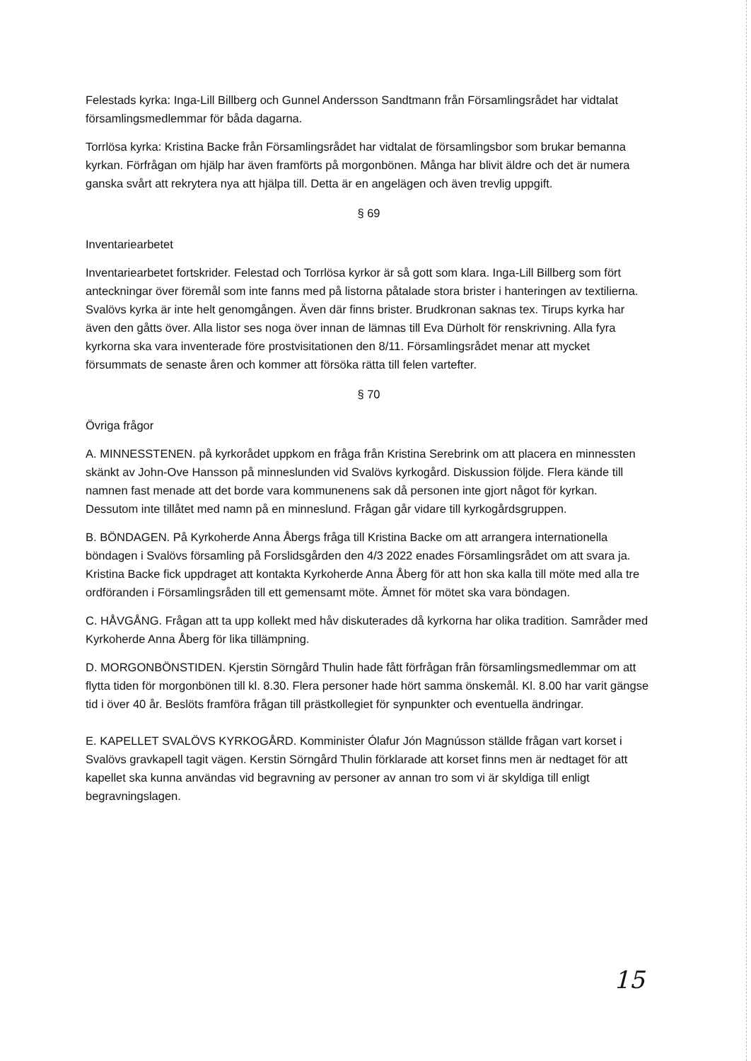Felestads kyrka: Inga-Lill Billberg och Gunnel Andersson Sandtmann från Församlingsrådet har vidtalat församlingsmedlemmar för båda dagarna.
Torrlösa kyrka: Kristina Backe från Församlingsrådet har vidtalat de församlingsbor som brukar bemanna kyrkan. Förfrågan om hjälp har även framförts på morgonbönen. Många har blivit äldre och det är numera ganska svårt att rekrytera nya att hjälpa till. Detta är en angelägen och även trevlig uppgift.
§ 69
Inventariearbetet
Inventariearbetet fortskrider. Felestad och Torrlösa kyrkor är så gott som klara. Inga-Lill Billberg som fört anteckningar över föremål som inte fanns med på listorna påtalade stora brister i hanteringen av textilierna. Svalövs kyrka är inte helt genomgången. Även där finns brister. Brudkronan saknas tex. Tirups kyrka har även den gåtts över. Alla listor ses noga över innan de lämnas till Eva Dürholt för renskrivning. Alla fyra kyrkorna ska vara inventerade före prostvisitationen den 8/11. Församlingsrådet menar att mycket försummats de senaste åren och kommer att försöka rätta till felen vartefter.
§ 70
Övriga frågor
A. MINNESSTENEN. på kyrkorådet uppkom en fråga från Kristina Serebrink om att placera en minnessten skänkt av John-Ove Hansson på minneslunden vid Svalövs kyrkogård. Diskussion följde. Flera kände till namnen fast menade att det borde vara kommunenens sak då personen inte gjort något för kyrkan. Dessutom inte tillåtet med namn på en minneslund. Frågan går vidare till kyrkogårdsgruppen.
B. BÖNDAGEN. På Kyrkoherde Anna Åbergs fråga till Kristina Backe om att arrangera internationella böndagen i Svalövs församling på Forslidsgården den 4/3 2022 enades Församlingsrådet om att svara ja. Kristina Backe fick uppdraget att kontakta Kyrkoherde Anna Åberg för att hon ska kalla till möte med alla tre ordföranden i Församlingsråden till ett gemensamt möte. Ämnet för mötet ska vara böndagen.
C. HÅVGÅNG. Frågan att ta upp kollekt med håv diskuterades då kyrkorna har olika tradition. Samråder med Kyrkoherde Anna Åberg för lika tillämpning.
D. MORGONBÖNSTIDEN. Kjerstin Sörngård Thulin hade fått förfrågan från församlingsmedlemmar om att flytta tiden för morgonbönen till kl. 8.30. Flera personer hade hört samma önskemål. Kl. 8.00 har varit gängse tid i över 40 år. Beslöts framföra frågan till prästkollegiet för synpunkter och eventuella ändringar.
E. KAPELLET SVALÖVS KYRKOGÅRD. Komminister Ólafur Jón Magnússon ställde frågan vart korset i Svalövs gravkapell tagit vägen. Kerstin Sörngård Thulin förklarade att korset finns men är nedtaget för att kapellet ska kunna användas vid begravning av personer av annan tro som vi är skyldiga till enligt begravningslagen.
15